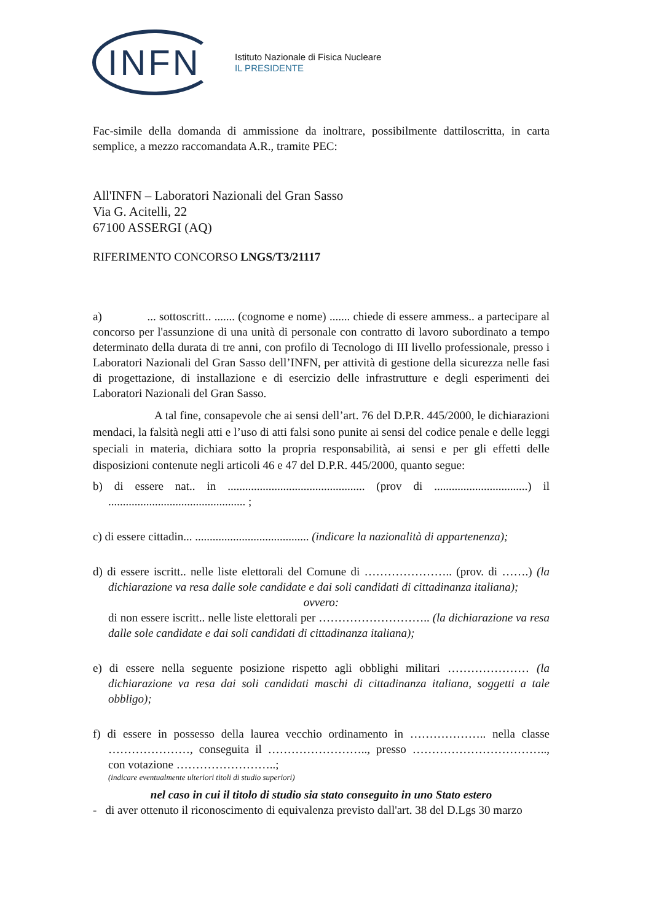INFN
Istituto Nazionale di Fisica Nucleare
IL PRESIDENTE
Fac-simile della domanda di ammissione da inoltrare, possibilmente dattiloscritta, in carta semplice, a mezzo raccomandata A.R., tramite PEC:
All'INFN – Laboratori Nazionali del Gran Sasso
Via G. Acitelli, 22
67100 ASSERGI (AQ)
RIFERIMENTO CONCORSO LNGS/T3/21117
a) ... sottoscritt.. ....... (cognome e nome) ....... chiede di essere ammess.. a partecipare al concorso per l'assunzione di una unità di personale con contratto di lavoro subordinato a tempo determinato della durata di tre anni, con profilo di Tecnologo di III livello professionale, presso i Laboratori Nazionali del Gran Sasso dell’INFN, per attività di gestione della sicurezza nelle fasi di progettazione, di installazione e di esercizio delle infrastrutture e degli esperimenti dei Laboratori Nazionali del Gran Sasso.
A tal fine, consapevole che ai sensi dell’art. 76 del D.P.R. 445/2000, le dichiarazioni mendaci, la falsità negli atti e l’uso di atti falsi sono punite ai sensi del codice penale e delle leggi speciali in materia, dichiara sotto la propria responsabilità, ai sensi e per gli effetti delle disposizioni contenute negli articoli 46 e 47 del D.P.R. 445/2000, quanto segue:
b) di essere nat.. in ............................................... (prov di ................................) il ............................................... ;
c) di essere cittadin... ....................................... (indicare la nazionalità di appartenenza);
d) di essere iscritt.. nelle liste elettorali del Comune di ………………….. (prov. di …….) (la dichiarazione va resa dalle sole candidate e dai soli candidati di cittadinanza italiana);
ovvero:
di non essere iscritt.. nelle liste elettorali per ……………………….. (la dichiarazione va resa dalle sole candidate e dai soli candidati di cittadinanza italiana);
e) di essere nella seguente posizione rispetto agli obblighi militari ………………… (la dichiarazione va resa dai soli candidati maschi di cittadinanza italiana, soggetti a tale obbligo);
f) di essere in possesso della laurea vecchio ordinamento in ……………….. nella classe …………………, conseguita il …………………….., presso …………………………….., con votazione ……………………..;
(indicare eventualmente ulteriori titoli di studio superiori)
nel caso in cui il titolo di studio sia stato conseguito in uno Stato estero
- di aver ottenuto il riconoscimento di equivalenza previsto dall'art. 38 del D.Lgs 30 marzo